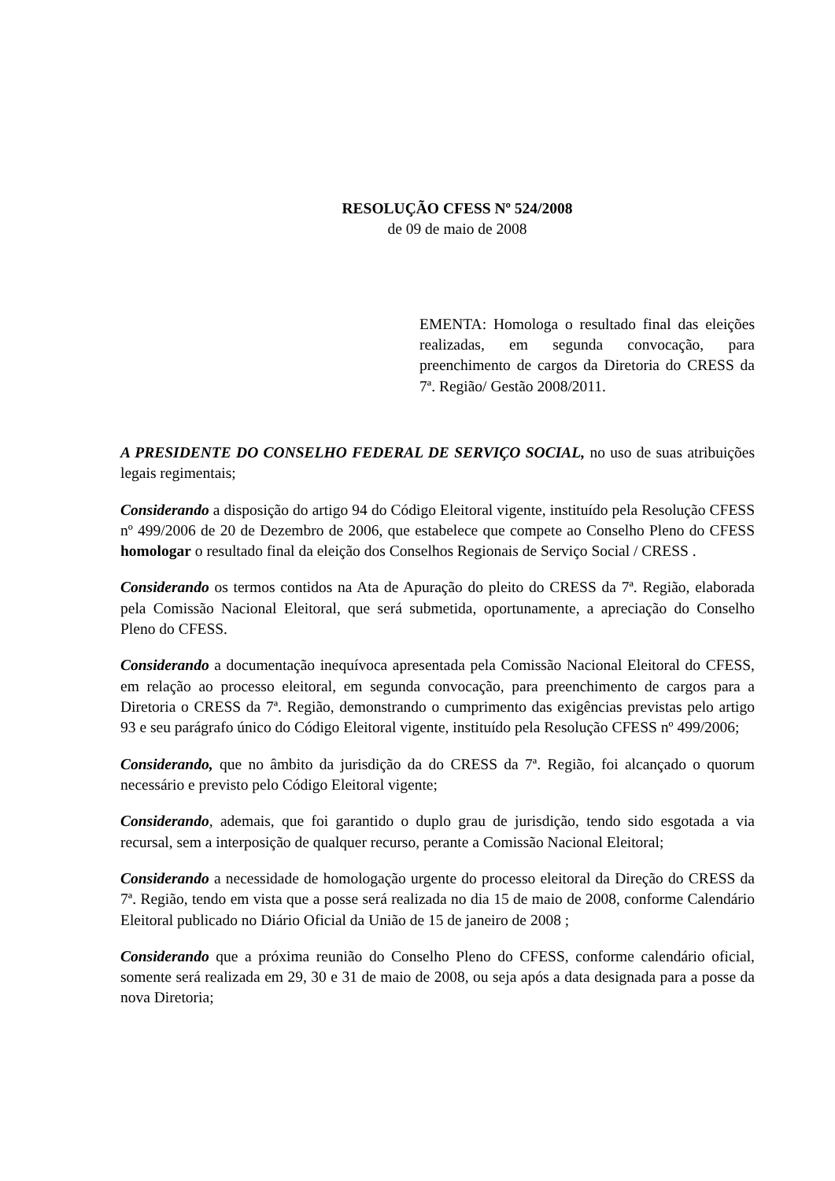RESOLUÇÃO CFESS Nº 524/2008
de 09 de maio de 2008
EMENTA: Homologa o resultado final das eleições realizadas, em segunda convocação, para preenchimento de cargos da Diretoria do CRESS da 7ª. Região/ Gestão 2008/2011.
A PRESIDENTE DO CONSELHO FEDERAL DE SERVIÇO SOCIAL, no uso de suas atribuições legais regimentais;
Considerando a disposição do artigo 94 do Código Eleitoral vigente, instituído pela Resolução CFESS nº 499/2006 de 20 de Dezembro de 2006, que estabelece que compete ao Conselho Pleno do CFESS homologar o resultado final da eleição dos Conselhos Regionais de Serviço Social / CRESS .
Considerando os termos contidos na Ata de Apuração do pleito do CRESS da 7ª. Região, elaborada pela Comissão Nacional Eleitoral, que será submetida, oportunamente, a apreciação do Conselho Pleno do CFESS.
Considerando a documentação inequívoca apresentada pela Comissão Nacional Eleitoral do CFESS, em relação ao processo eleitoral, em segunda convocação, para preenchimento de cargos para a Diretoria o CRESS da 7ª. Região, demonstrando o cumprimento das exigências previstas pelo artigo 93 e seu parágrafo único do Código Eleitoral vigente, instituído pela Resolução CFESS nº 499/2006;
Considerando, que no âmbito da jurisdição da do CRESS da 7ª. Região, foi alcançado o quorum necessário e previsto pelo Código Eleitoral vigente;
Considerando, ademais, que foi garantido o duplo grau de jurisdição, tendo sido esgotada a via recursal, sem a interposição de qualquer recurso, perante a Comissão Nacional Eleitoral;
Considerando a necessidade de homologação urgente do processo eleitoral da Direção do CRESS da 7ª. Região, tendo em vista que a posse será realizada no dia 15 de maio de 2008, conforme Calendário Eleitoral publicado no Diário Oficial da União de 15 de janeiro de 2008 ;
Considerando que a próxima reunião do Conselho Pleno do CFESS, conforme calendário oficial, somente será realizada em 29, 30 e 31 de maio de 2008, ou seja após a data designada para a posse da nova Diretoria;